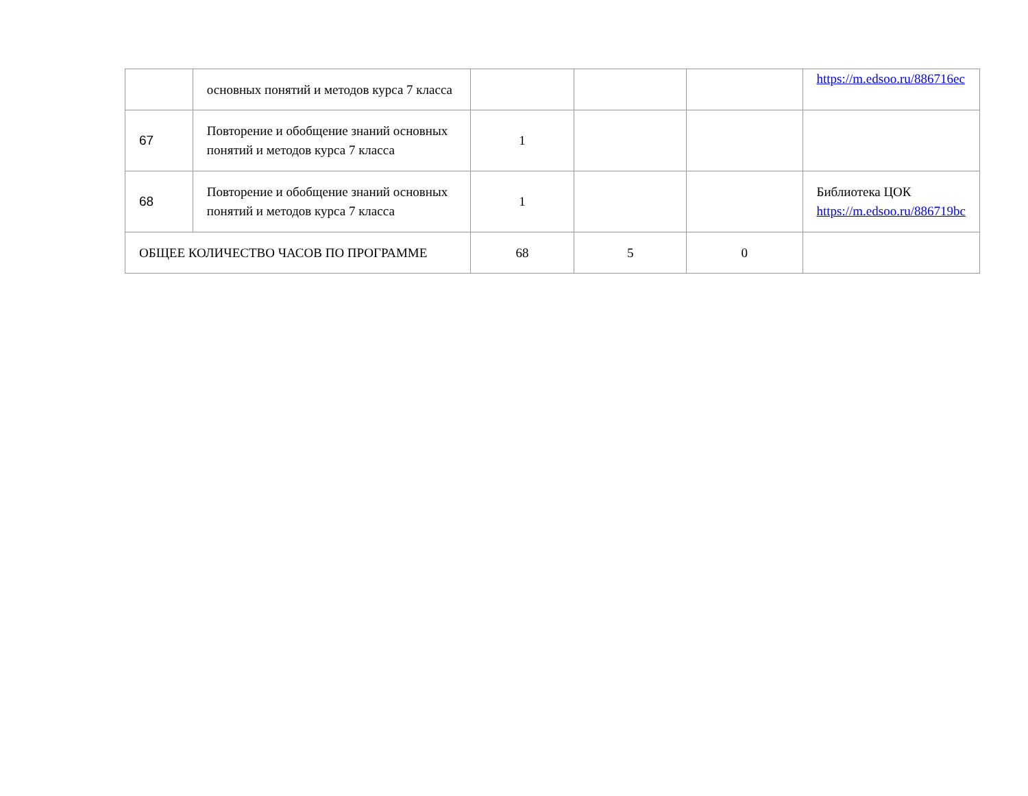| | основных понятий и методов курса 7 класса | | | | https://m.edsoo.ru/886716ec |
| 67 | Повторение и обобщение знаний основных понятий и методов курса 7 класса | 1 | | | |
| 68 | Повторение и обобщение знаний основных понятий и методов курса 7 класса | 1 | | | Библиотека ЦОК https://m.edsoo.ru/886719bc |
| ОБЩЕЕ КОЛИЧЕСТВО ЧАСОВ ПО ПРОГРАММЕ | | 68 | 5 | 0 | |